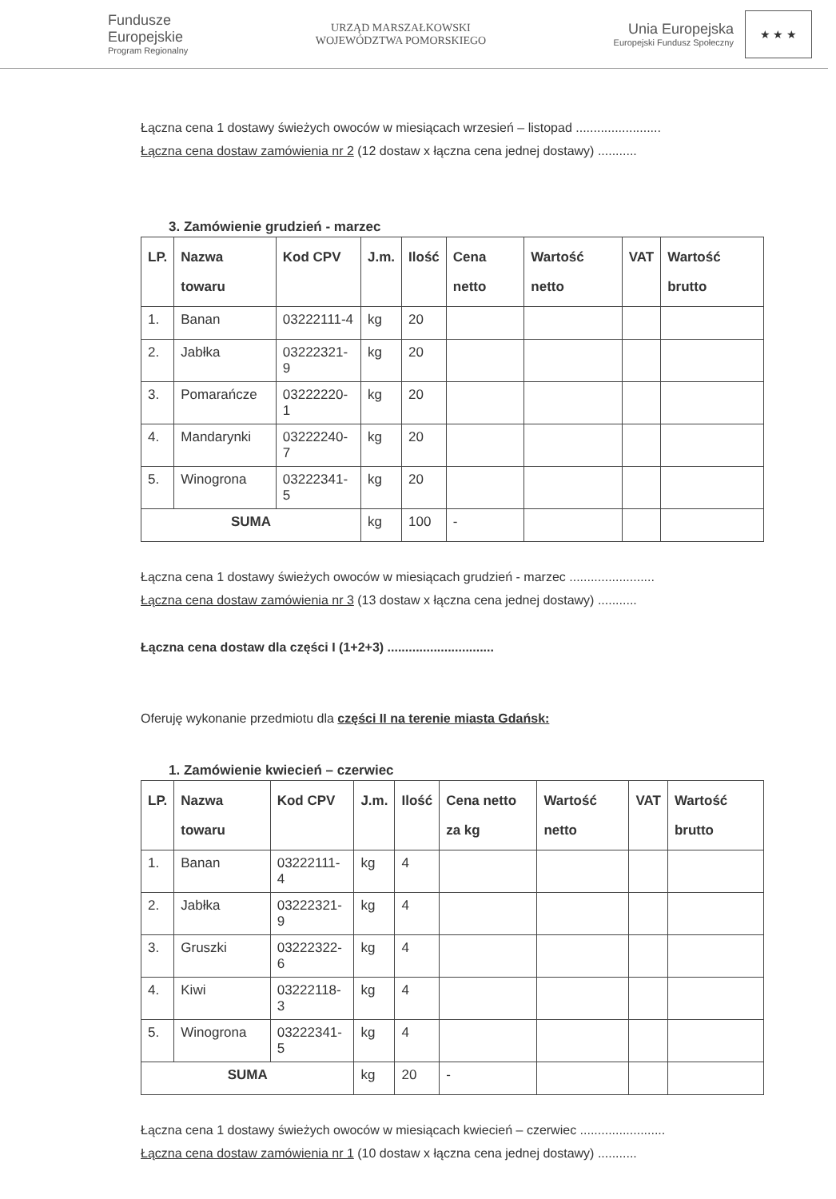Fundusze
Europejskie
Program Regionalny
URZĄD MARSZAŁKOWSKI
WOJEWÓDZTWA POMORSKIEGO
Unia Europejska
Europejski Fundusz Społeczny
★ ★ ★
Łączna cena 1 dostawy świeżych owoców w miesiącach wrzesień – listopad ........................
Łączna cena dostaw zamówienia nr 2 (12 dostaw x łączna cena jednej dostawy) ...........
3. Zamówienie grudzień - marzec
| LP. | Nazwa towaru | Kod CPV | J.m. | Ilość | Cena netto | Wartość netto | VAT | Wartość brutto |
| --- | --- | --- | --- | --- | --- | --- | --- | --- |
| 1. | Banan | 03222111-4 | kg | 20 | | | | |
| 2. | Jabłka | 03222321-9 | kg | 20 | | | | |
| 3. | Pomarańcze | 03222220-1 | kg | 20 | | | | |
| 4. | Mandarynki | 03222240-7 | kg | 20 | | | | |
| 5. | Winogrona | 03222341-5 | kg | 20 | | | | |
| SUMA | | | kg | 100 | - | | | |
Łączna cena 1 dostawy świeżych owoców w miesiącach grudzień - marzec ........................
Łączna cena dostaw zamówienia nr 3 (13 dostaw x łączna cena jednej dostawy) ...........
Łączna cena dostaw dla części I (1+2+3) ..............................
Oferuję wykonanie przedmiotu dla części II na terenie miasta Gdańsk:
1. Zamówienie kwiecień – czerwiec
| LP. | Nazwa towaru | Kod CPV | J.m. | Ilość | Cena netto za kg | Wartość netto | VAT | Wartość brutto |
| --- | --- | --- | --- | --- | --- | --- | --- | --- |
| 1. | Banan | 03222111-4 | kg | 4 | | | | |
| 2. | Jabłka | 03222321-9 | kg | 4 | | | | |
| 3. | Gruszki | 03222322-6 | kg | 4 | | | | |
| 4. | Kiwi | 03222118-3 | kg | 4 | | | | |
| 5. | Winogrona | 03222341-5 | kg | 4 | | | | |
| SUMA | | | kg | 20 | - | | | |
Łączna cena 1 dostawy świeżych owoców w miesiącach kwiecień – czerwiec ........................
Łączna cena dostaw zamówienia nr 1 (10 dostaw x łączna cena jednej dostawy) ...........